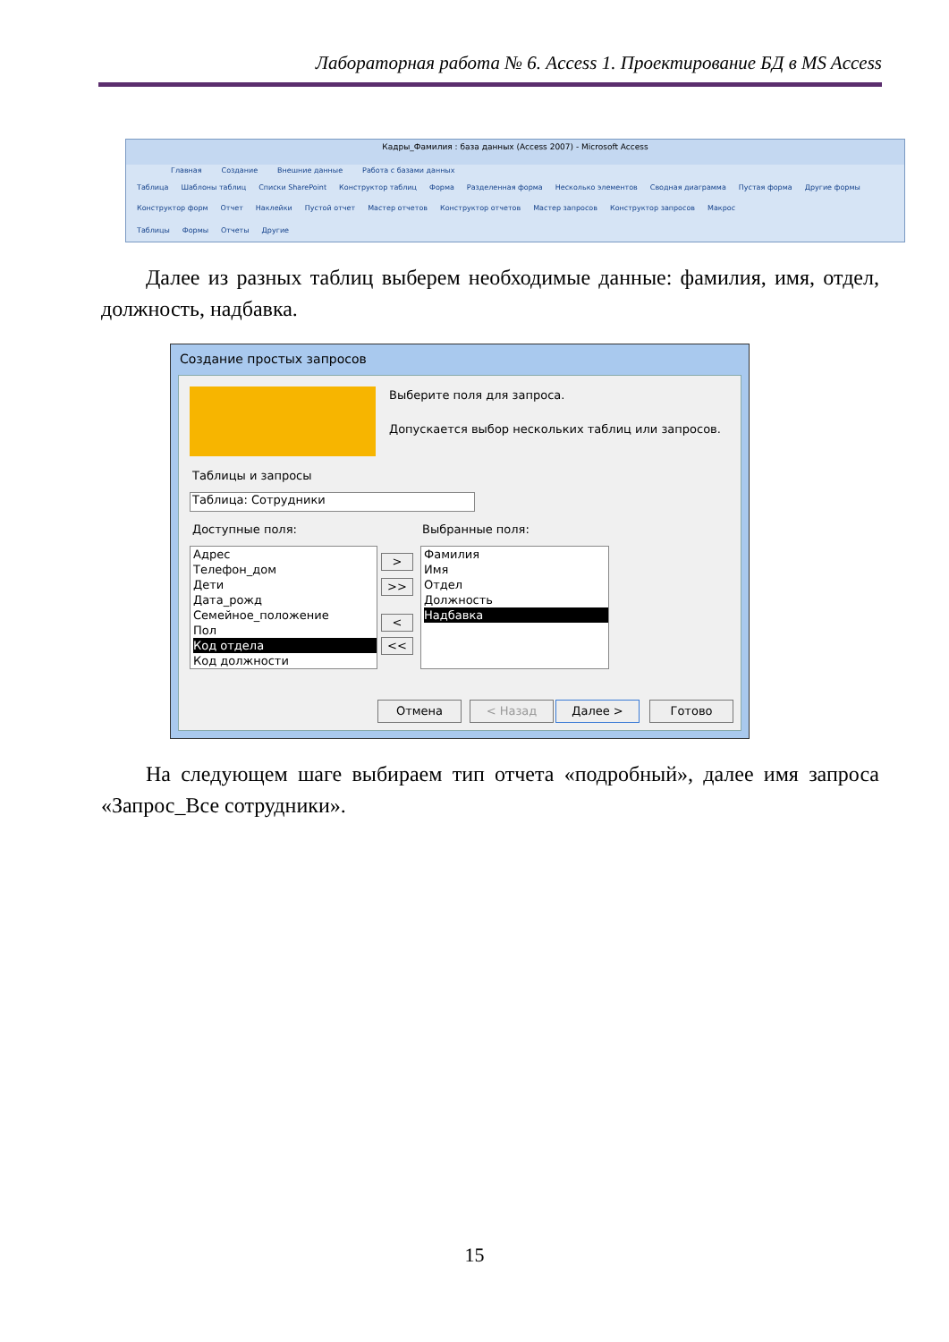Лабораторная работа № 6. Access 1. Проектирование БД в MS Access
Кадры_Фамилия : база данных (Access 2007) - Microsoft Access
Главная Создание Внешние данные Работа с базами данных
Таблица Шаблоны таблиц Списки SharePoint Конструктор таблиц Форма Разделенная форма Несколько элементов Сводная диаграмма Пустая форма Другие формы Конструктор форм Отчет Наклейки Пустой отчет Мастер отчетов Конструктор отчетов Мастер запросов Конструктор запросов Макрос
Таблицы Формы Отчеты Другие
Далее из разных таблиц выберем необходимые данные: фамилия, имя, отдел, должность, надбавка.
Создание простых запросов
Выберите поля для запроса.
Допускается выбор нескольких таблиц или запросов.
Таблицы и запросы
Таблица: Сотрудники
Доступные поля: Выбранные поля:
Адрес
Телефон_дом
Дети
Дата_рожд
Семейное_положение
Пол
Код отдела
Код должности
>
>>
<
<<
Фамилия
Имя
Отдел
Должность
Надбавка
Отмена < Назад Далее > Готово
На следующем шаге выбираем тип отчета «подробный», далее имя запроса «Запрос_Все сотрудники».
15